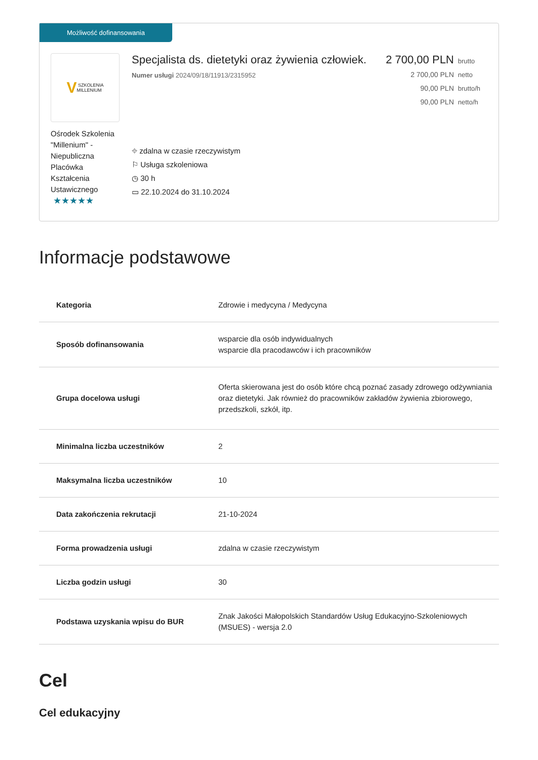Możliwość dofinansowania
V SZKOLENIA
MILLENIUM
Ośrodek Szkolenia "Millenium" - Niepubliczna Placówka Kształcenia Ustawicznego
★★★★★
Specjalista ds. dietetyki oraz żywienia człowiek.
Numer usługi 2024/09/18/11913/2315952
⌖ zdalna w czasie rzeczywistym
⚐ Usługa szkoleniowa
◷ 30 h
▭ 22.10.2024 do 31.10.2024
2 700,00 PLN brutto
2 700,00 PLN netto
90,00 PLN brutto/h
90,00 PLN netto/h
Informacje podstawowe
| Kategoria | Zdrowie i medycyna / Medycyna |
| Sposób dofinansowania | wsparcie dla osób indywidualnych wsparcie dla pracodawców i ich pracowników |
| Grupa docelowa usługi | Oferta skierowana jest do osób które chcą poznać zasady zdrowego odżywniania oraz dietetyki. Jak również do pracowników zakładów żywienia zbiorowego, przedszkoli, szkół, itp. |
| Minimalna liczba uczestników | 2 |
| Maksymalna liczba uczestników | 10 |
| Data zakończenia rekrutacji | 21-10-2024 |
| Forma prowadzenia usługi | zdalna w czasie rzeczywistym |
| Liczba godzin usługi | 30 |
| Podstawa uzyskania wpisu do BUR | Znak Jakości Małopolskich Standardów Usług Edukacyjno-Szkoleniowych (MSUES) - wersja 2.0 |
Cel
Cel edukacyjny